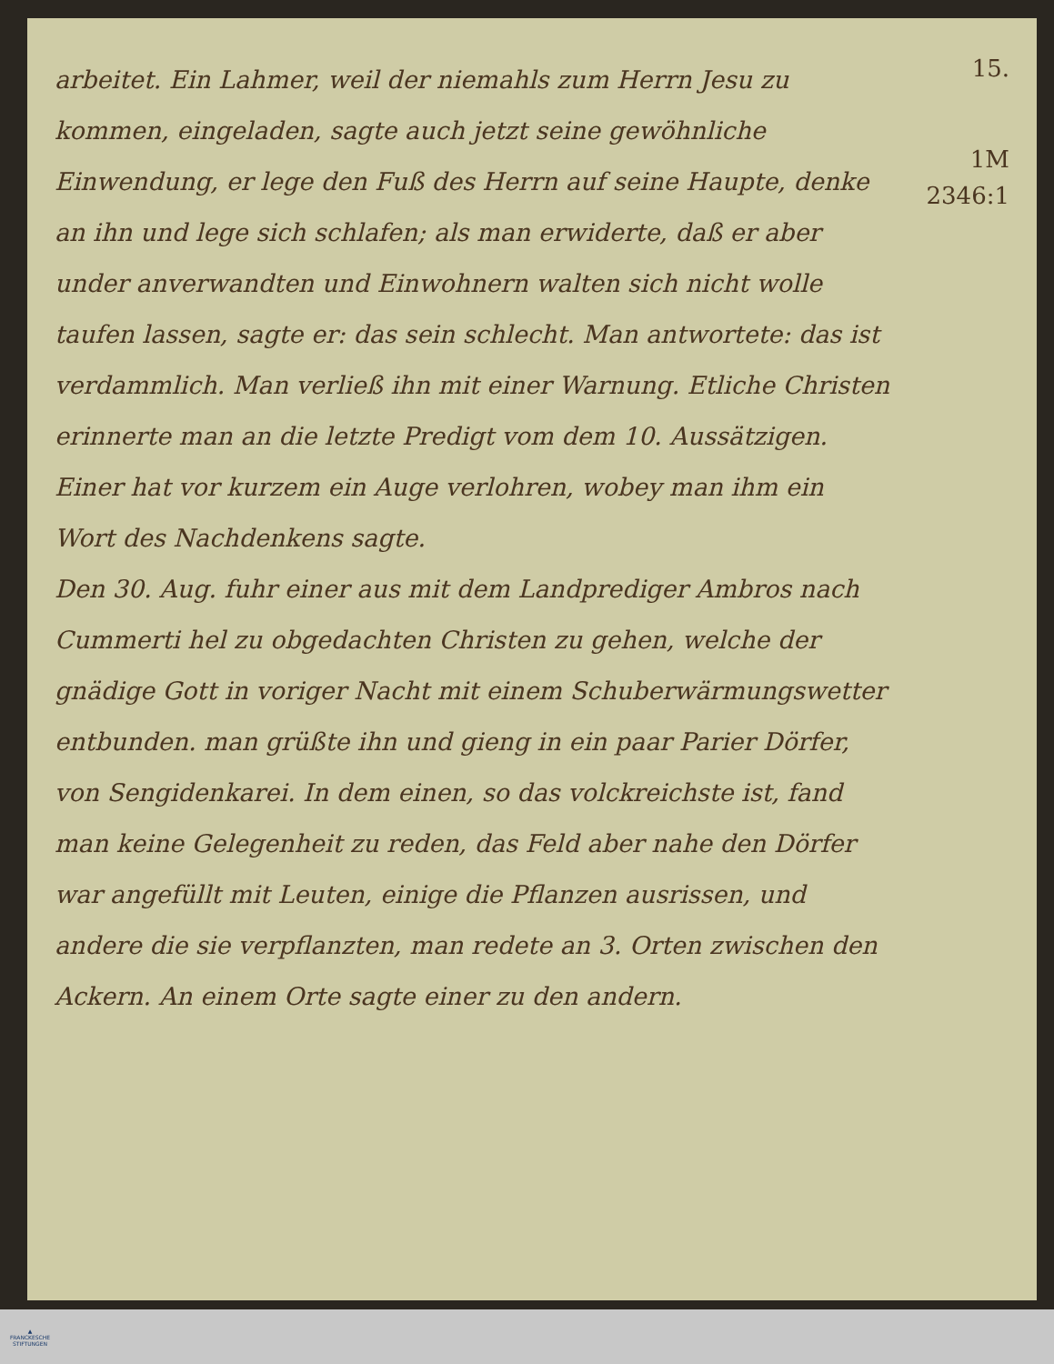15.
1M
2346:1
arbeitet. Ein Lahmer, weil der niemahls zum Herrn Jesu zu kommen, eingeladen, sagte auch jetzt seine gewöhnliche Einwendung, er lege den Fuß des Herrn auf seine Haupte, denke an ihn und lege sich schlafen; als man erwiderte, daß er aber under anverwandten und Einwohnern walten sich nicht wolle taufen lassen, sagte er: das sein schlecht. Man antwortete: das ist verdammlich. Man verließ ihn mit einer Warnung. Etliche Christen erinnerte man an die letzte Predigt vom dem 10. Aussätzigen. Einer hat vor kurzem ein Auge verlohren, wobey man ihm ein Wort des Nachdenkens sagte.
Den 30. Aug. fuhr einer aus mit dem Landprediger Ambros nach Cummerti hel zu obgedachten Christen zu gehen, welche der gnädige Gott in voriger Nacht mit einem Schuberwärmungswetter entbunden. man grüßte ihn und gieng in ein paar Parier Dörfer, von Sengidenkarei. In dem einen, so das volckreichste ist, fand man keine Gelegenheit zu reden, das Feld aber nahe den Dörfer war angefüllt mit Leuten, einige die Pflanzen ausrissen, und andere die sie verpflanzten, man redete an 3. Orten zwischen den Ackern. An einem Orte sagte einer zu den andern.
▲
FRANCKESCHE
STIFTUNGEN